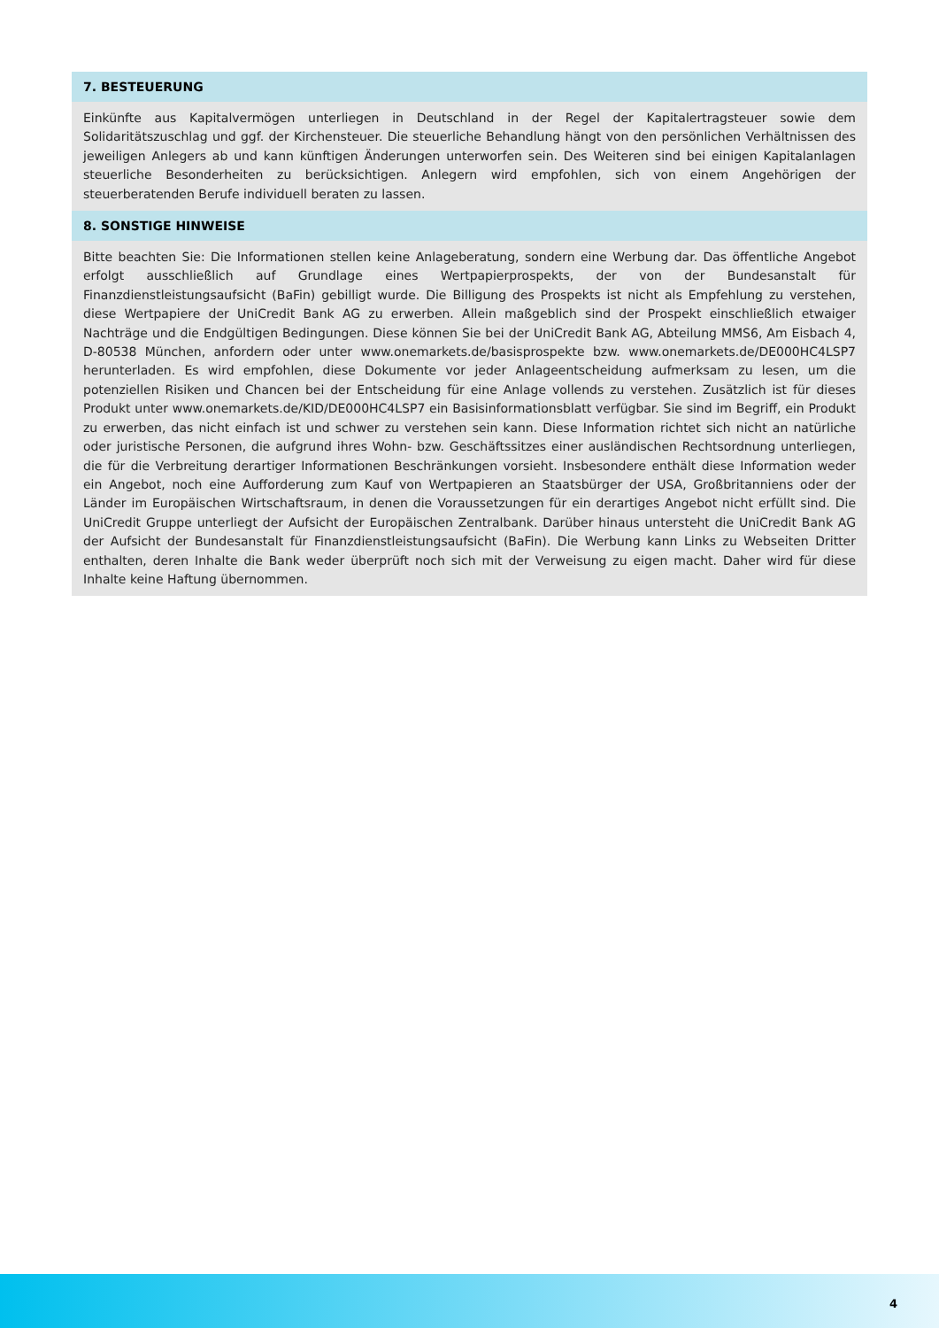7. BESTEUERUNG
Einkünfte aus Kapitalvermögen unterliegen in Deutschland in der Regel der Kapitalertragsteuer sowie dem Solidaritätszuschlag und ggf. der Kirchensteuer. Die steuerliche Behandlung hängt von den persönlichen Verhältnissen des jeweiligen Anlegers ab und kann künftigen Änderungen unterworfen sein. Des Weiteren sind bei einigen Kapitalanlagen steuerliche Besonderheiten zu berücksichtigen. Anlegern wird empfohlen, sich von einem Angehörigen der steuerberatenden Berufe individuell beraten zu lassen.
8. SONSTIGE HINWEISE
Bitte beachten Sie: Die Informationen stellen keine Anlageberatung, sondern eine Werbung dar. Das öffentliche Angebot erfolgt ausschließlich auf Grundlage eines Wertpapierprospekts, der von der Bundesanstalt für Finanzdienstleistungsaufsicht (BaFin) gebilligt wurde. Die Billigung des Prospekts ist nicht als Empfehlung zu verstehen, diese Wertpapiere der UniCredit Bank AG zu erwerben. Allein maßgeblich sind der Prospekt einschließlich etwaiger Nachträge und die Endgültigen Bedingungen. Diese können Sie bei der UniCredit Bank AG, Abteilung MMS6, Am Eisbach 4, D-80538 München, anfordern oder unter www.onemarkets.de/basisprospekte bzw. www.onemarkets.de/DE000HC4LSP7 herunterladen. Es wird empfohlen, diese Dokumente vor jeder Anlageentscheidung aufmerksam zu lesen, um die potenziellen Risiken und Chancen bei der Entscheidung für eine Anlage vollends zu verstehen. Zusätzlich ist für dieses Produkt unter www.onemarkets.de/KID/DE000HC4LSP7 ein Basisinformationsblatt verfügbar. Sie sind im Begriff, ein Produkt zu erwerben, das nicht einfach ist und schwer zu verstehen sein kann. Diese Information richtet sich nicht an natürliche oder juristische Personen, die aufgrund ihres Wohn- bzw. Geschäftssitzes einer ausländischen Rechtsordnung unterliegen, die für die Verbreitung derartiger Informationen Beschränkungen vorsieht. Insbesondere enthält diese Information weder ein Angebot, noch eine Aufforderung zum Kauf von Wertpapieren an Staatsbürger der USA, Großbritanniens oder der Länder im Europäischen Wirtschaftsraum, in denen die Voraussetzungen für ein derartiges Angebot nicht erfüllt sind. Die UniCredit Gruppe unterliegt der Aufsicht der Europäischen Zentralbank. Darüber hinaus untersteht die UniCredit Bank AG der Aufsicht der Bundesanstalt für Finanzdienstleistungsaufsicht (BaFin). Die Werbung kann Links zu Webseiten Dritter enthalten, deren Inhalte die Bank weder überprüft noch sich mit der Verweisung zu eigen macht. Daher wird für diese Inhalte keine Haftung übernommen.
4